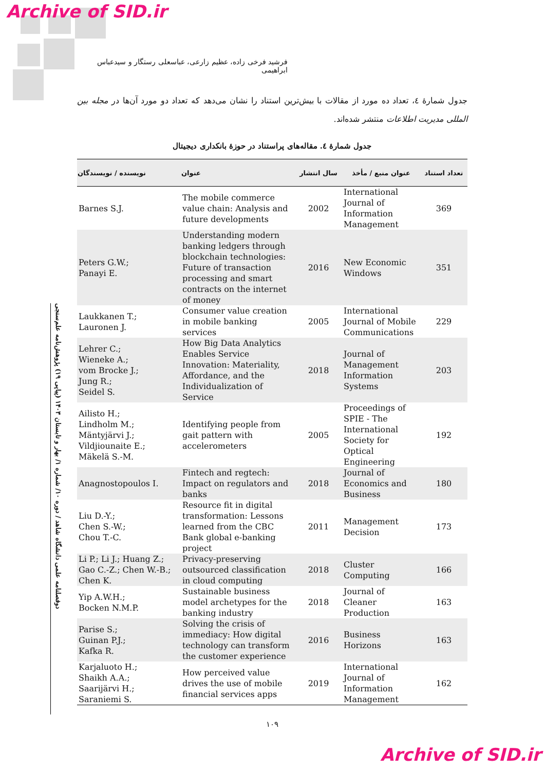Archive of SID.ir
فرشید فرخی زاده، عظیم زارعی، عباسعلی رستگار و سیدعباس ابراهیمی
جدول شمارهٔ ٤، تعداد ده مورد از مقالات با بیش‌ترین استناد را نشان می‌دهد که تعداد دو مورد آن‌ها در مجله بین المللی مدیریت اطلاعات منتشر شده‌اند.
جدول شمارهٔ ٤. مقاله‌های پراستناد در حوزهٔ بانکداری دیجیتال
دوفصلنامه علمی دانشگاه شاهد / دوره ۱۰/ شماره ۱/ بهار و تابستان ۱۴۰۳ (پیاپی ۱۹) پژوهش‌نامه علم‌سنجی
| نویسنده / نویسندگان | عنوان | سال انتشار | عنوان منبع / مأخذ | تعداد استناد |
| --- | --- | --- | --- | --- |
| Barnes S.J. | The mobile commerce value chain: Analysis and future developments | 2002 | International Journal of Information Management | 369 |
| Peters G.W.; Panayi E. | Understanding modern banking ledgers through blockchain technologies: Future of transaction processing and smart contracts on the internet of money | 2016 | New Economic Windows | 351 |
| Laukkanen T.; Lauronen J. | Consumer value creation in mobile banking services | 2005 | International Journal of Mobile Communications | 229 |
| Lehrer C.; Wieneke A.; vom Brocke J.; Jung R.; Seidel S. | How Big Data Analytics Enables Service Innovation: Materiality, Affordance, and the Individualization of Service | 2018 | Journal of Management Information Systems | 203 |
| Ailisto H.; Lindholm M.; Mäntyjärvi J.; Vildjiounaite E.; Mäkelä S.-M. | Identifying people from gait pattern with accelerometers | 2005 | Proceedings of SPIE - The International Society for Optical Engineering | 192 |
| Anagnostopoulos I. | Fintech and regtech: Impact on regulators and banks | 2018 | Journal of Economics and Business | 180 |
| Liu D.-Y.; Chen S.-W.; Chou T.-C. | Resource fit in digital transformation: Lessons learned from the CBC Bank global e-banking project | 2011 | Management Decision | 173 |
| Li P.; Li J.; Huang Z.; Gao C.-Z.; Chen W.-B.; Chen K. | Privacy-preserving outsourced classification in cloud computing | 2018 | Cluster Computing | 166 |
| Yip A.W.H.; Bocken N.M.P. | Sustainable business model archetypes for the banking industry | 2018 | Journal of Cleaner Production | 163 |
| Parise S.; Guinan P.J.; Kafka R. | Solving the crisis of immediacy: How digital technology can transform the customer experience | 2016 | Business Horizons | 163 |
| Karjaluoto H.; Shaikh A.A.; Saarijärvi H.; Saraniemi S. | How perceived value drives the use of mobile financial services apps | 2019 | International Journal of Information Management | 162 |
۱۰۹
Archive of SID.ir